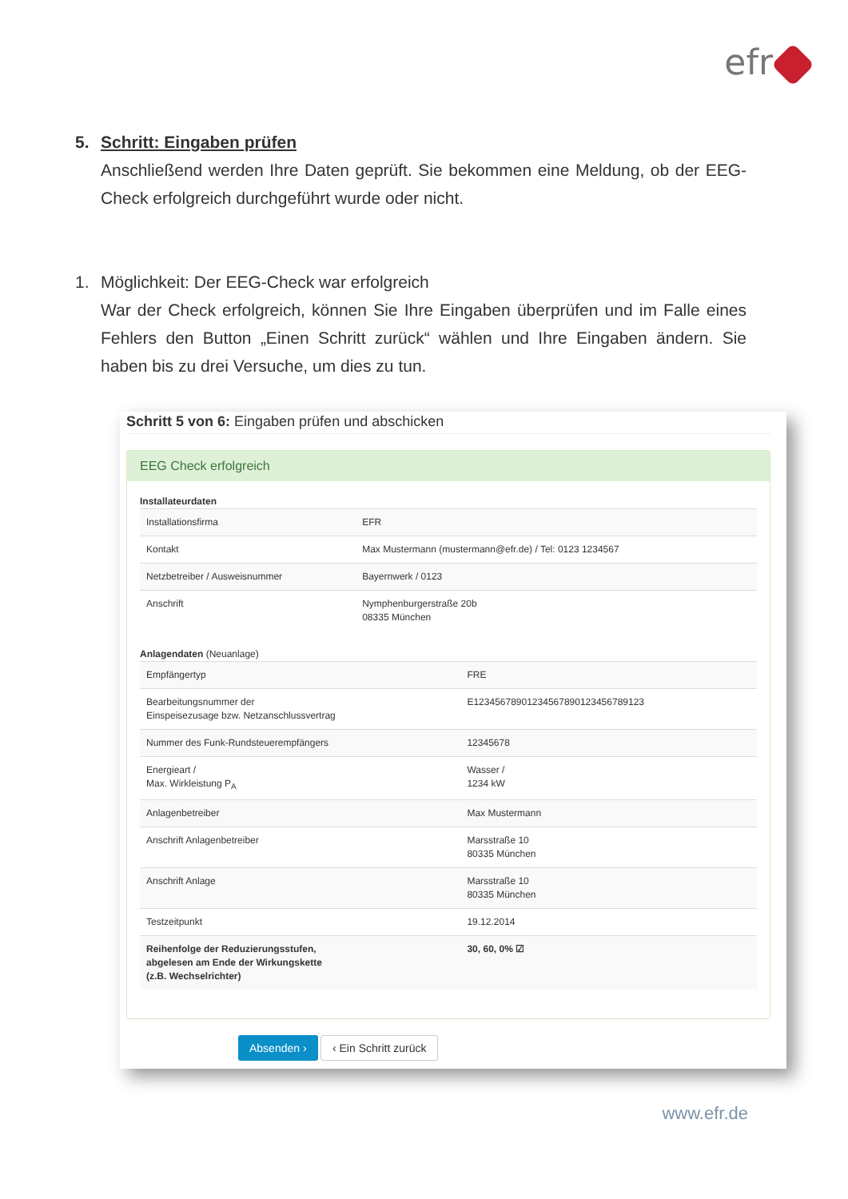efr
5. Schritt: Eingaben prüfen
Anschließend werden Ihre Daten geprüft. Sie bekommen eine Meldung, ob der EEG-Check erfolgreich durchgeführt wurde oder nicht.
1. Möglichkeit: Der EEG-Check war erfolgreich
War der Check erfolgreich, können Sie Ihre Eingaben überprüfen und im Falle eines Fehlers den Button „Einen Schritt zurück“ wählen und Ihre Eingaben ändern. Sie haben bis zu drei Versuche, um dies zu tun.
Schritt 5 von 6: Eingaben prüfen und abschicken
EEG Check erfolgreich
Installateurdaten
| Installationsfirma | EFR |
| Kontakt | Max Mustermann (mustermann@efr.de) / Tel: 0123 1234567 |
| Netzbetreiber / Ausweisnummer | Bayernwerk / 0123 |
| Anschrift | Nymphenburgerstraße 20b 08335 München |
Anlagendaten (Neuanlage)
| Empfängertyp | FRE |
| Bearbeitungsnummer der Einspeisezusage bzw. Netzanschlussvertrag | E12345678901234567890123456789123 |
| Nummer des Funk-Rundsteuerempfängers | 12345678 |
| Energieart / Max. Wirkleistung P<sub>A</sub> | Wasser / 1234 kW |
| Anlagenbetreiber | Max Mustermann |
| Anschrift Anlagenbetreiber | Marsstraße 10 80335 München |
| Anschrift Anlage | Marsstraße 10 80335 München |
| Testzeitpunkt | 19.12.2014 |
| Reihenfolge der Reduzierungsstufen, abgelesen am Ende der Wirkungskette (z.B. Wechselrichter) | 30, 60, 0% ☑ |
Absenden › ‹ Ein Schritt zurück
www.efr.de